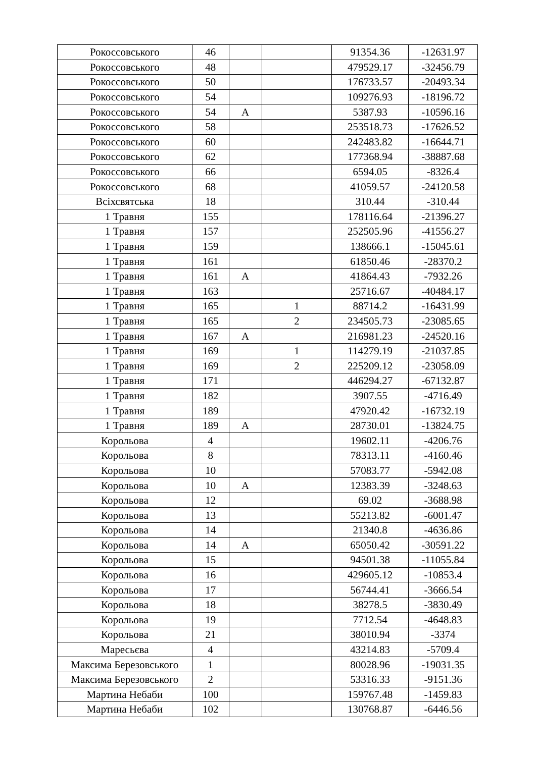| Рокоссовського | 46 | | | 91354.36 | -12631.97 |
| Рокоссовського | 48 | | | 479529.17 | -32456.79 |
| Рокоссовського | 50 | | | 176733.57 | -20493.34 |
| Рокоссовського | 54 | | | 109276.93 | -18196.72 |
| Рокоссовського | 54 | А | | 5387.93 | -10596.16 |
| Рокоссовського | 58 | | | 253518.73 | -17626.52 |
| Рокоссовського | 60 | | | 242483.82 | -16644.71 |
| Рокоссовського | 62 | | | 177368.94 | -38887.68 |
| Рокоссовського | 66 | | | 6594.05 | -8326.4 |
| Рокоссовського | 68 | | | 41059.57 | -24120.58 |
| Всіхсвятська | 18 | | | 310.44 | -310.44 |
| 1 Травня | 155 | | | 178116.64 | -21396.27 |
| 1 Травня | 157 | | | 252505.96 | -41556.27 |
| 1 Травня | 159 | | | 138666.1 | -15045.61 |
| 1 Травня | 161 | | | 61850.46 | -28370.2 |
| 1 Травня | 161 | А | | 41864.43 | -7932.26 |
| 1 Травня | 163 | | | 25716.67 | -40484.17 |
| 1 Травня | 165 | | 1 | 88714.2 | -16431.99 |
| 1 Травня | 165 | | 2 | 234505.73 | -23085.65 |
| 1 Травня | 167 | А | | 216981.23 | -24520.16 |
| 1 Травня | 169 | | 1 | 114279.19 | -21037.85 |
| 1 Травня | 169 | | 2 | 225209.12 | -23058.09 |
| 1 Травня | 171 | | | 446294.27 | -67132.87 |
| 1 Травня | 182 | | | 3907.55 | -4716.49 |
| 1 Травня | 189 | | | 47920.42 | -16732.19 |
| 1 Травня | 189 | А | | 28730.01 | -13824.75 |
| Корольова | 4 | | | 19602.11 | -4206.76 |
| Корольова | 8 | | | 78313.11 | -4160.46 |
| Корольова | 10 | | | 57083.77 | -5942.08 |
| Корольова | 10 | А | | 12383.39 | -3248.63 |
| Корольова | 12 | | | 69.02 | -3688.98 |
| Корольова | 13 | | | 55213.82 | -6001.47 |
| Корольова | 14 | | | 21340.8 | -4636.86 |
| Корольова | 14 | А | | 65050.42 | -30591.22 |
| Корольова | 15 | | | 94501.38 | -11055.84 |
| Корольова | 16 | | | 429605.12 | -10853.4 |
| Корольова | 17 | | | 56744.41 | -3666.54 |
| Корольова | 18 | | | 38278.5 | -3830.49 |
| Корольова | 19 | | | 7712.54 | -4648.83 |
| Корольова | 21 | | | 38010.94 | -3374 |
| Маресьєва | 4 | | | 43214.83 | -5709.4 |
| Максима Березовського | 1 | | | 80028.96 | -19031.35 |
| Максима Березовського | 2 | | | 53316.33 | -9151.36 |
| Мартина Небаби | 100 | | | 159767.48 | -1459.83 |
| Мартина Небаби | 102 | | | 130768.87 | -6446.56 |